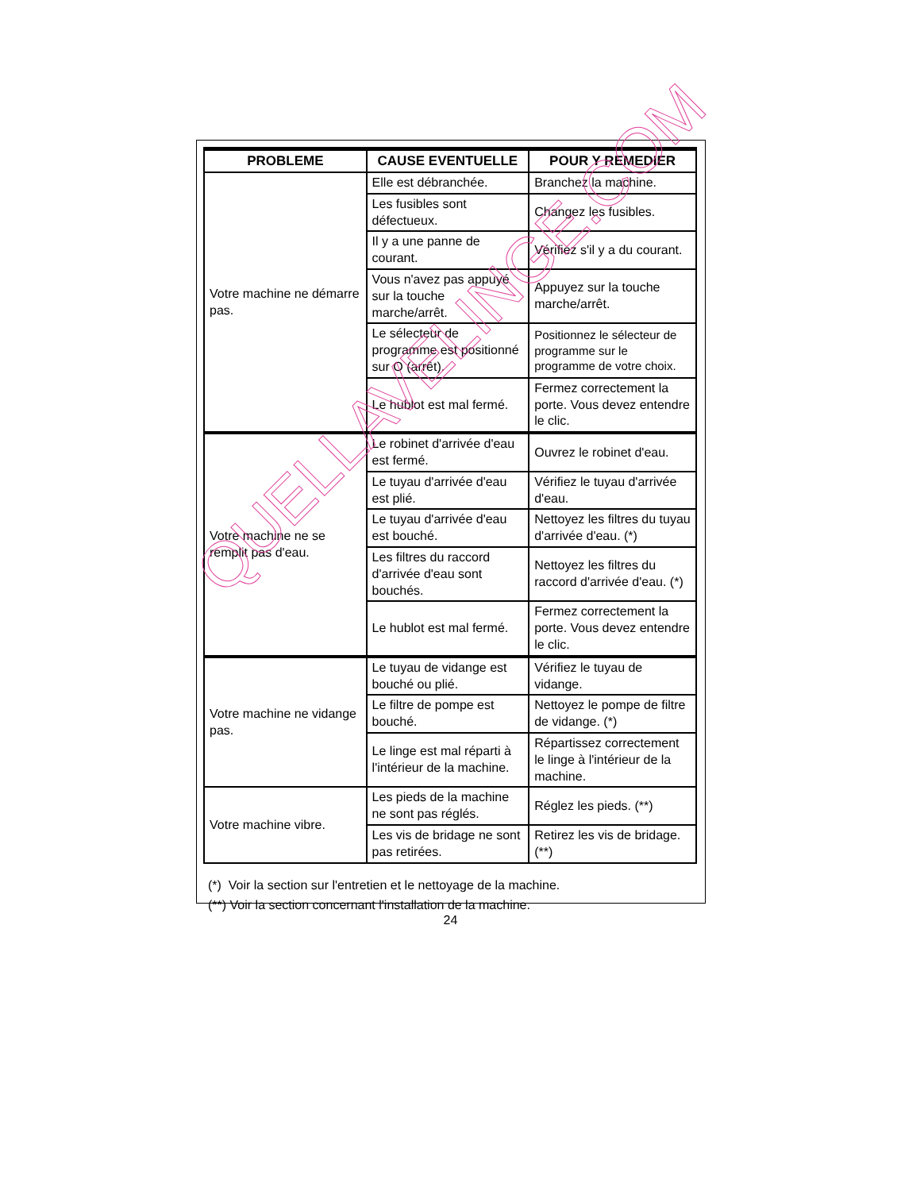| PROBLEME | CAUSE EVENTUELLE | POUR Y REMEDIER |
| --- | --- | --- |
| Votre machine ne démarre pas. | Elle est débranchée. | Branchez la machine. |
| | Les fusibles sont défectueux. | Changez les fusibles. |
| | Il y a une panne de courant. | Vérifiez s'il y a du courant. |
| | Vous n'avez pas appuyé sur la touche marche/arrêt. | Appuyez sur la touche marche/arrêt. |
| | Le sélecteur de programme est positionné sur O (arrêt). | Positionnez le sélecteur de programme sur le programme de votre choix. |
| | Le hublot est mal fermé. | Fermez correctement la porte. Vous devez entendre le clic. |
| Votre machine ne se remplit pas d'eau. | Le robinet d'arrivée d'eau est fermé. | Ouvrez le robinet d'eau. |
| | Le tuyau d'arrivée d'eau est plié. | Vérifiez le tuyau d'arrivée d'eau. |
| | Le tuyau d'arrivée d'eau est bouché. | Nettoyez les filtres du tuyau d'arrivée d'eau. (*) |
| | Les filtres du raccord d'arrivée d'eau sont bouchés. | Nettoyez les filtres du raccord d'arrivée d'eau. (*) |
| | Le hublot est mal fermé. | Fermez correctement la porte. Vous devez entendre le clic. |
| Votre machine ne vidange pas. | Le tuyau de vidange est bouché ou plié. | Vérifiez le tuyau de vidange. |
| | Le filtre de pompe est bouché. | Nettoyez le pompe de filtre de vidange. (*) |
| | Le linge est mal réparti à l'intérieur de la machine. | Répartissez correctement le linge à l'intérieur de la machine. |
| Votre machine vibre. | Les pieds de la machine ne sont pas réglés. | Réglez les pieds. (**) |
| | Les vis de bridage ne sont pas retirées. | Retirez les vis de bridage. (**) |
(*) Voir la section sur l'entretien et le nettoyage de la machine.
(**) Voir la section concernant l'installation de la machine.
24
QUELLAVELINGE.COM